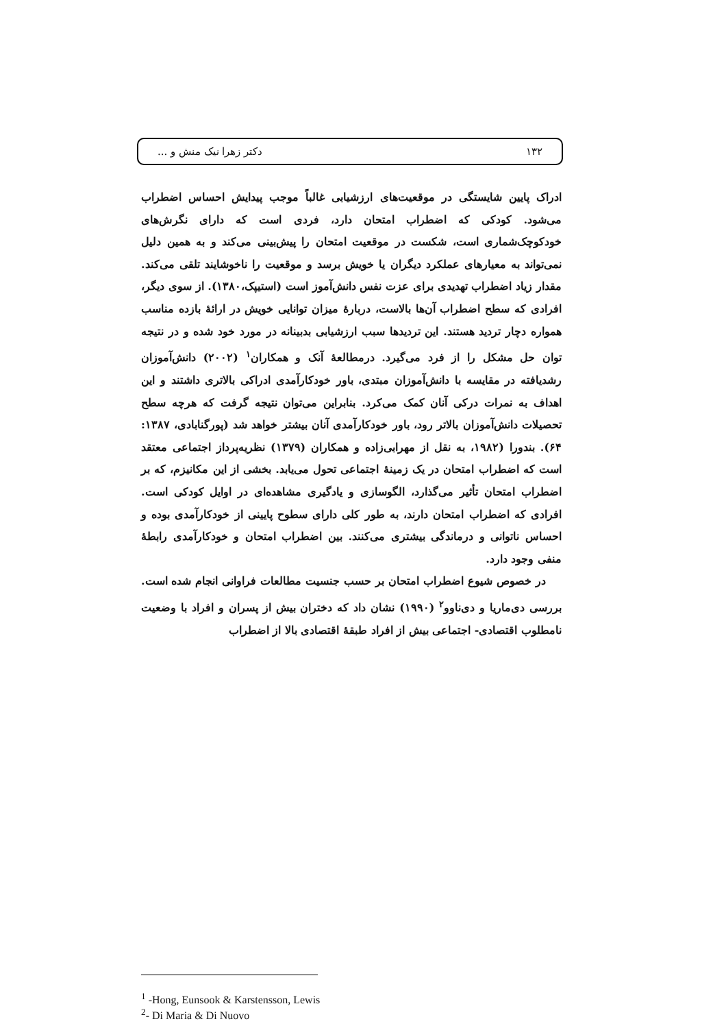۱۳۲ دکتر زهرا نیک منش و ...
ادراک پایین شایستگی در موقعیت‌های ارزشیابی غالباً موجب پیدایش احساس اضطراب می‌شود. کودکی که اضطراب امتحان دارد، فردی است که دارای نگرش‌های خودکوچک‌شماری است، شکست در موقعیت امتحان را پیش‌بینی می‌کند و به همین دلیل نمی‌تواند به معیارهای عملکرد دیگران یا خویش برسد و موقعیت را ناخوشایند تلقی می‌کند. مقدار زیاد اضطراب تهدیدی برای عزت نفس دانش‌آموز است (استیپک،۱۳۸۰). از سوی دیگر، افرادی که سطح اضطراب آن‌ها بالاست، دربارهٔ میزان توانایی خویش در ارائهٔ بازده مناسب همواره دچار تردید هستند. این تردیدها سبب ارزشیابی بدبینانه در مورد خود شده و در نتیجه توان حل مشکل را از فرد می‌گیرد. درمطالعهٔ آنک و همکاران<sup>۱</sup> (۲۰۰۲) دانش‌آموزان رشدیافته در مقایسه با دانش‌آموزان مبتدی، باور خودکارآمدی ادراکی بالاتری داشتند و این اهداف به نمرات درکی آنان کمک می‌کرد. بنابراین می‌توان نتیجه گرفت که هرچه سطح تحصیلات دانش‌آموزان بالاتر رود، باور خودکارآمدی آنان بیشتر خواهد شد (پورگنابادی، ۱۳۸۷: ۶۴). بندورا (۱۹۸۲، به نقل از مهرابی‌زاده و همکاران (۱۳۷۹) نظریه‌پرداز اجتماعی معتقد است که اضطراب امتحان در یک زمینهٔ اجتماعی تحول می‌یابد. بخشی از این مکانیزم، که بر اضطراب امتحان تأثیر می‌گذارد، الگوسازی و یادگیری مشاهده‌ای در اوایل کودکی است. افرادی که اضطراب امتحان دارند، به طور کلی دارای سطوح پایینی از خودکارآمدی بوده و احساس ناتوانی و درماندگی بیشتری می‌کنند. بین اضطراب امتحان و خودکارآمدی رابطهٔ منفی وجود دارد.
در خصوص شیوع اضطراب امتحان بر حسب جنسیت مطالعات فراوانی انجام شده است. بررسی دی‌ماریا و دی‌ناوو<sup>۲</sup> (۱۹۹۰) نشان داد که دختران بیش از پسران و افراد با وضعیت نامطلوب اقتصادی- اجتماعی بیش از افراد طبقهٔ اقتصادی بالا از اضطراب
<sup>1</sup> -Hong, Eunsook & Karstensson, Lewis
<sup>2</sup>- Di Maria & Di Nuovo